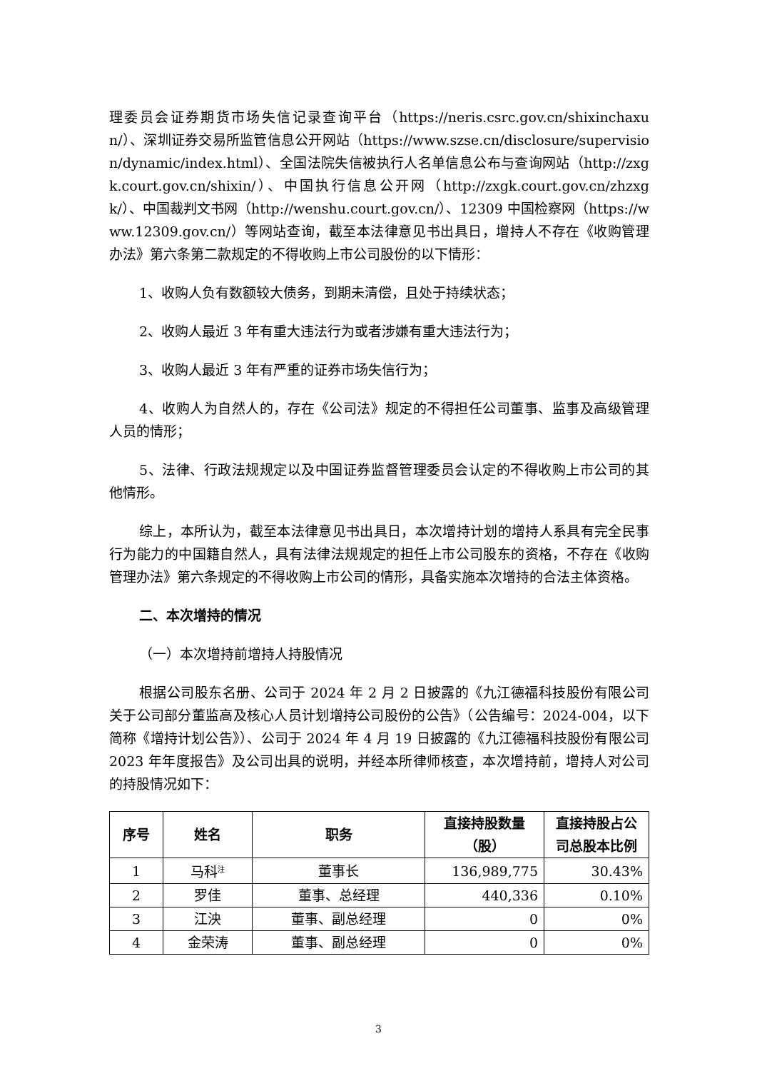理委员会证券期货市场失信记录查询平台（https://neris.csrc.gov.cn/shixinchaxun/）、深圳证券交易所监管信息公开网站（https://www.szse.cn/disclosure/supervision/dynamic/index.html）、全国法院失信被执行人名单信息公布与查询网站（http://zxgk.court.gov.cn/shixin/）、中国执行信息公开网（http://zxgk.court.gov.cn/zhzxgk/）、中国裁判文书网（http://wenshu.court.gov.cn/）、12309 中国检察网（https://www.12309.gov.cn/）等网站查询，截至本法律意见书出具日，增持人不存在《收购管理办法》第六条第二款规定的不得收购上市公司股份的以下情形：
1、收购人负有数额较大债务，到期未清偿，且处于持续状态；
2、收购人最近 3 年有重大违法行为或者涉嫌有重大违法行为；
3、收购人最近 3 年有严重的证券市场失信行为；
4、收购人为自然人的，存在《公司法》规定的不得担任公司董事、监事及高级管理人员的情形；
5、法律、行政法规规定以及中国证券监督管理委员会认定的不得收购上市公司的其他情形。
综上，本所认为，截至本法律意见书出具日，本次增持计划的增持人系具有完全民事行为能力的中国籍自然人，具有法律法规规定的担任上市公司股东的资格，不存在《收购管理办法》第六条规定的不得收购上市公司的情形，具备实施本次增持的合法主体资格。
二、本次增持的情况
（一）本次增持前增持人持股情况
根据公司股东名册、公司于 2024 年 2 月 2 日披露的《九江德福科技股份有限公司关于公司部分董监高及核心人员计划增持公司股份的公告》（公告编号：2024-004，以下简称《增持计划公告》）、公司于 2024 年 4 月 19 日披露的《九江德福科技股份有限公司 2023 年年度报告》及公司出具的说明，并经本所律师核查，本次增持前，增持人对公司的持股情况如下：
| 序号 | 姓名 | 职务 | 直接持股数量（股） | 直接持股占公司总股本比例 |
| --- | --- | --- | --- | --- |
| 1 | 马科<sup>注</sup> | 董事长 | 136,989,775 | 30.43% |
| 2 | 罗佳 | 董事、总经理 | 440,336 | 0.10% |
| 3 | 江泱 | 董事、副总经理 | 0 | 0% |
| 4 | 金荣涛 | 董事、副总经理 | 0 | 0% |
3